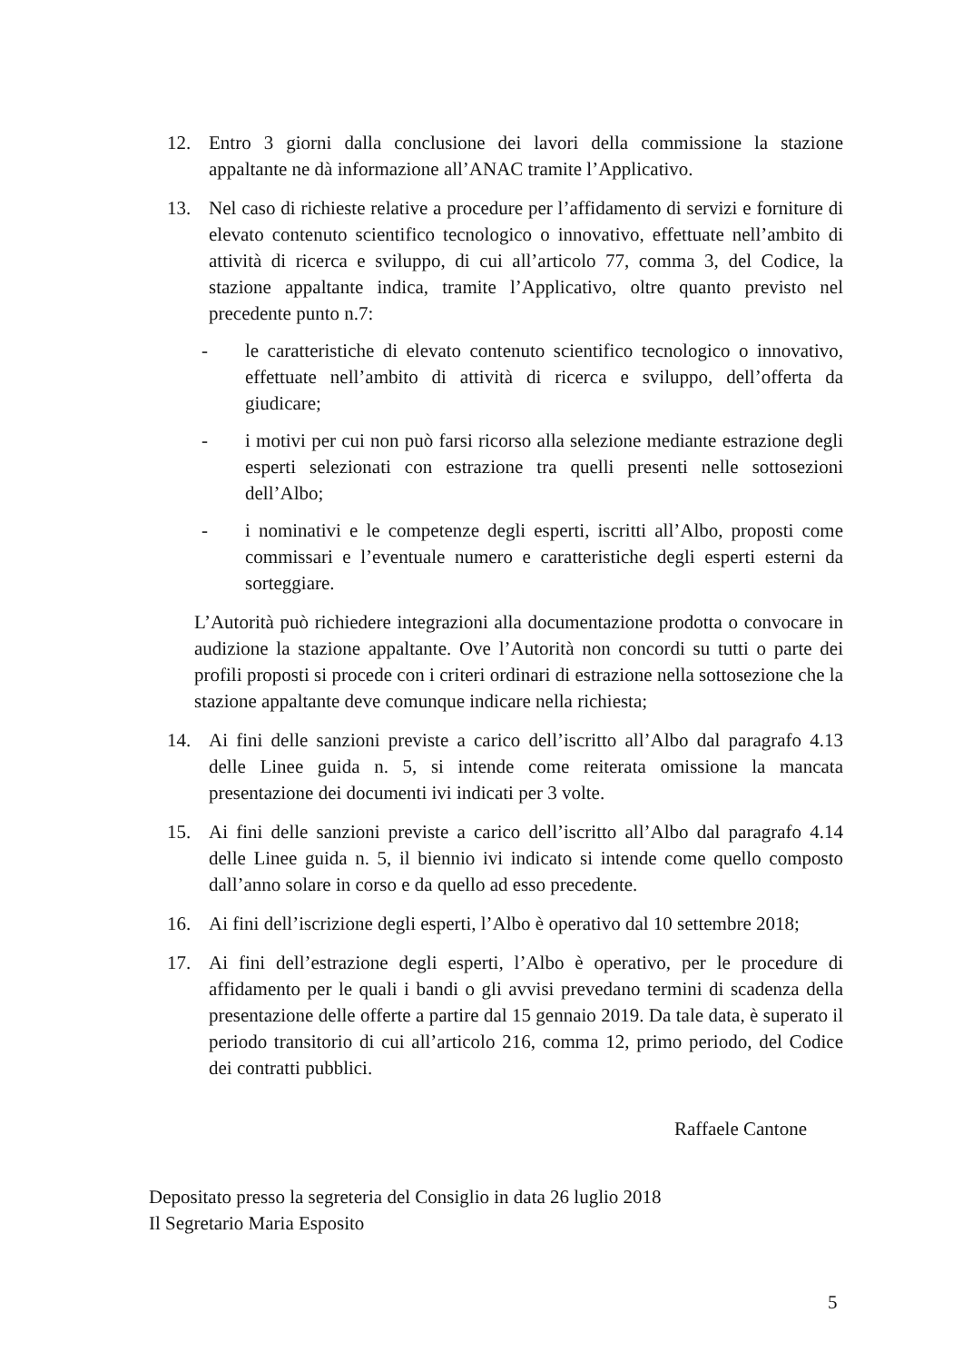12. Entro 3 giorni dalla conclusione dei lavori della commissione la stazione appaltante ne dà informazione all’ANAC tramite l’Applicativo.
13. Nel caso di richieste relative a procedure per l’affidamento di servizi e forniture di elevato contenuto scientifico tecnologico o innovativo, effettuate nell’ambito di attività di ricerca e sviluppo, di cui all’articolo 77, comma 3, del Codice, la stazione appaltante indica, tramite l’Applicativo, oltre quanto previsto nel precedente punto n.7:
- le caratteristiche di elevato contenuto scientifico tecnologico o innovativo, effettuate nell’ambito di attività di ricerca e sviluppo, dell’offerta da giudicare;
- i motivi per cui non può farsi ricorso alla selezione mediante estrazione degli esperti selezionati con estrazione tra quelli presenti nelle sottosezioni dell’Albo;
- i nominativi e le competenze degli esperti, iscritti all’Albo, proposti come commissari e l’eventuale numero e caratteristiche degli esperti esterni da sorteggiare.
L’Autorità può richiedere integrazioni alla documentazione prodotta o convocare in audizione la stazione appaltante. Ove l’Autorità non concordi su tutti o parte dei profili proposti si procede con i criteri ordinari di estrazione nella sottosezione che la stazione appaltante deve comunque indicare nella richiesta;
14. Ai fini delle sanzioni previste a carico dell’iscritto all’Albo dal paragrafo 4.13 delle Linee guida n. 5, si intende come reiterata omissione la mancata presentazione dei documenti ivi indicati per 3 volte.
15. Ai fini delle sanzioni previste a carico dell’iscritto all’Albo dal paragrafo 4.14 delle Linee guida n. 5, il biennio ivi indicato si intende come quello composto dall’anno solare in corso e da quello ad esso precedente.
16. Ai fini dell’iscrizione degli esperti, l’Albo è operativo dal 10 settembre 2018;
17. Ai fini dell’estrazione degli esperti, l’Albo è operativo, per le procedure di affidamento per le quali i bandi o gli avvisi prevedano termini di scadenza della presentazione delle offerte a partire dal 15 gennaio 2019. Da tale data, è superato il periodo transitorio di cui all’articolo 216, comma 12, primo periodo, del Codice dei contratti pubblici.
Raffaele Cantone
Depositato presso la segreteria del Consiglio in data 26 luglio 2018
Il Segretario Maria Esposito
5